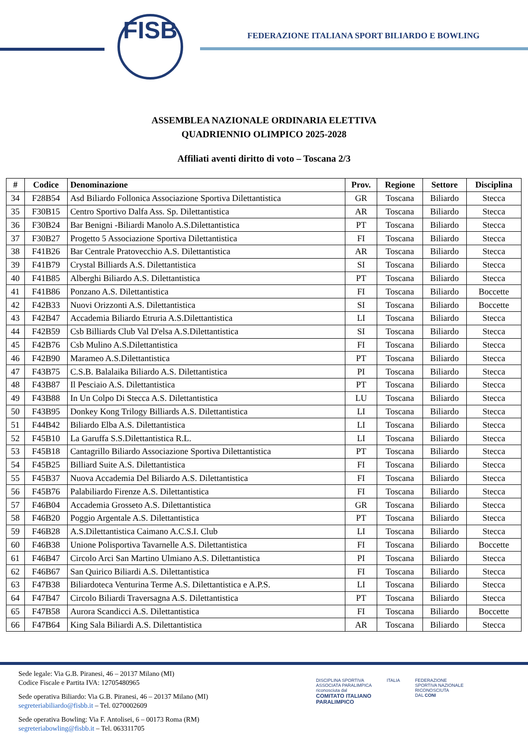FISB
FEDERAZIONE ITALIANA SPORT BILIARDO E BOWLING
ASSEMBLEA NAZIONALE ORDINARIA ELETTIVA
QUADRIENNIO OLIMPICO 2025-2028
Affiliati aventi diritto di voto – Toscana 2/3
| # | Codice | Denominazione | Prov. | Regione | Settore | Disciplina |
| --- | --- | --- | --- | --- | --- | --- |
| 34 | F28B54 | Asd Biliardo Follonica Associazione Sportiva Dilettantistica | GR | Toscana | Biliardo | Stecca |
| 35 | F30B15 | Centro Sportivo Dalfa Ass. Sp. Dilettantistica | AR | Toscana | Biliardo | Stecca |
| 36 | F30B24 | Bar Benigni -Biliardi Manolo A.S.Dilettantistica | PT | Toscana | Biliardo | Stecca |
| 37 | F30B27 | Progetto 5 Associazione Sportiva Dilettantistica | FI | Toscana | Biliardo | Stecca |
| 38 | F41B26 | Bar Centrale Pratovecchio A.S. Dilettantistica | AR | Toscana | Biliardo | Stecca |
| 39 | F41B79 | Crystal Billiards A.S. Dilettantistica | SI | Toscana | Biliardo | Stecca |
| 40 | F41B85 | Alberghi Biliardo A.S. Dilettantistica | PT | Toscana | Biliardo | Stecca |
| 41 | F41B86 | Ponzano A.S. Dilettantistica | FI | Toscana | Biliardo | Boccette |
| 42 | F42B33 | Nuovi Orizzonti A.S. Dilettantistica | SI | Toscana | Biliardo | Boccette |
| 43 | F42B47 | Accademia Biliardo Etruria A.S.Dilettantistica | LI | Toscana | Biliardo | Stecca |
| 44 | F42B59 | Csb Billiards Club Val D'elsa A.S.Dilettantistica | SI | Toscana | Biliardo | Stecca |
| 45 | F42B76 | Csb Mulino A.S.Dilettantistica | FI | Toscana | Biliardo | Stecca |
| 46 | F42B90 | Marameo A.S.Dilettantistica | PT | Toscana | Biliardo | Stecca |
| 47 | F43B75 | C.S.B. Balalaika Biliardo A.S. Dilettantistica | PI | Toscana | Biliardo | Stecca |
| 48 | F43B87 | Il Pesciaio A.S. Dilettantistica | PT | Toscana | Biliardo | Stecca |
| 49 | F43B88 | In Un Colpo Di Stecca A.S. Dilettantistica | LU | Toscana | Biliardo | Stecca |
| 50 | F43B95 | Donkey Kong Trilogy Billiards A.S. Dilettantistica | LI | Toscana | Biliardo | Stecca |
| 51 | F44B42 | Biliardo Elba A.S. Dilettantistica | LI | Toscana | Biliardo | Stecca |
| 52 | F45B10 | La Garuffa S.S.Dilettantistica R.L. | LI | Toscana | Biliardo | Stecca |
| 53 | F45B18 | Cantagrillo Biliardo Associazione Sportiva Dilettantistica | PT | Toscana | Biliardo | Stecca |
| 54 | F45B25 | Billiard Suite A.S. Dilettantistica | FI | Toscana | Biliardo | Stecca |
| 55 | F45B37 | Nuova Accademia Del Biliardo A.S. Dilettantistica | FI | Toscana | Biliardo | Stecca |
| 56 | F45B76 | Palabiliardo Firenze A.S. Dilettantistica | FI | Toscana | Biliardo | Stecca |
| 57 | F46B04 | Accademia Grosseto A.S. Dilettantistica | GR | Toscana | Biliardo | Stecca |
| 58 | F46B20 | Poggio Argentale A.S. Dilettantistica | PT | Toscana | Biliardo | Stecca |
| 59 | F46B28 | A.S.Dilettantistica Caimano A.C.S.I. Club | LI | Toscana | Biliardo | Stecca |
| 60 | F46B38 | Unione Polisportiva Tavarnelle A.S. Dilettantistica | FI | Toscana | Biliardo | Boccette |
| 61 | F46B47 | Circolo Arci San Martino Ulmiano A.S. Dilettantistica | PI | Toscana | Biliardo | Stecca |
| 62 | F46B67 | San Quirico Biliardi A.S. Dilettantistica | FI | Toscana | Biliardo | Stecca |
| 63 | F47B38 | Biliardoteca Venturina Terme A.S. Dilettantistica e A.P.S. | LI | Toscana | Biliardo | Stecca |
| 64 | F47B47 | Circolo Biliardi Traversagna A.S. Dilettantistica | PT | Toscana | Biliardo | Stecca |
| 65 | F47B58 | Aurora Scandicci A.S. Dilettantistica | FI | Toscana | Biliardo | Boccette |
| 66 | F47B64 | King Sala Biliardi A.S. Dilettantistica | AR | Toscana | Biliardo | Stecca |
Sede legale: Via G.B. Piranesi, 46 – 20137 Milano (MI)
Codice Fiscale e Partita IVA: 12705480965
Sede operativa Biliardo: Via G.B. Piranesi, 46 – 20137 Milano (MI)
segreteriabiliardo@fisbb.it – Tel. 0270002609
Sede operativa Bowling: Via F. Antolisei, 6 – 00173 Roma (RM)
segreteriabowling@fisbb.it – Tel. 063311705
DISCIPLINA SPORTIVA
ASSOCIATA PARALIMPICA
riconosciuta dal
COMITATO ITALIANO
PARALIMPICO
ITALIA FEDERAZIONE
SPORTIVA NAZIONALE
RICONOSCIUTA
DAL CONI